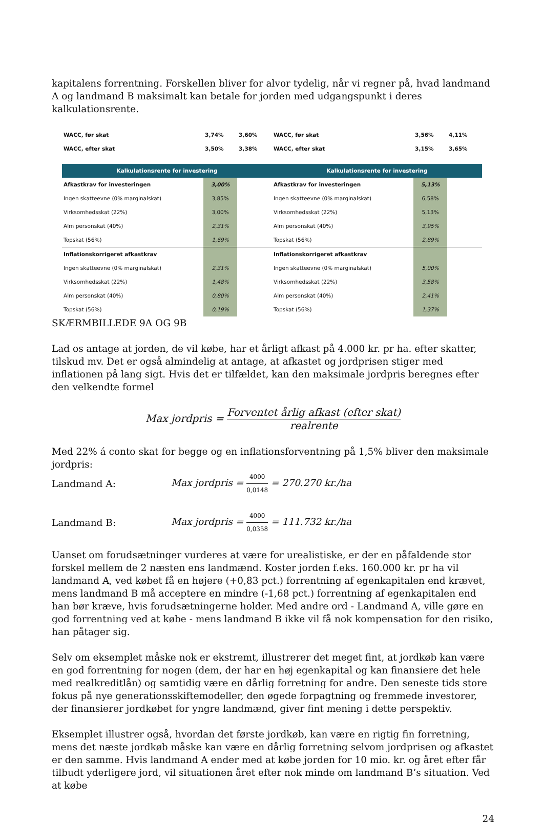kapitalens forrentning. Forskellen bliver for alvor tydelig, når vi regner på, hvad landmand A og landmand B maksimalt kan betale for jorden med udgangspunkt i deres kalkulationsrente.
| WACC, før skat | 3,74% | 3,60% | |
| WACC, efter skat | 3,50% | 3,38% | |
| Kalkulationsrente for investering | | | |
| Afkastkrav for investeringen | 3,00% | | |
| Ingen skatteevne (0% marginalskat) | 3,85% | | |
| Virksomhedsskat (22%) | 3,00% | | |
| Alm personskat (40%) | 2,31% | | |
| Topskat (56%) | 1,69% | | |
| Inflationskorrigeret afkastkrav | | | |
| Ingen skatteevne (0% marginalskat) | 2,31% | | |
| Virksomhedsskat (22%) | 1,48% | | |
| Alm personskat (40%) | 0,80% | | |
| Topskat (56%) | 0,19% | | |
| WACC, før skat | 3,56% | 4,11% | |
| WACC, efter skat | 3,15% | 3,65% | |
| Kalkulationsrente for investering | | | |
| Afkastkrav for investeringen | 5,13% | | |
| Ingen skatteevne (0% marginalskat) | 6,58% | | |
| Virksomhedsskat (22%) | 5,13% | | |
| Alm personskat (40%) | 3,95% | | |
| Topskat (56%) | 2,89% | | |
| Inflationskorrigeret afkastkrav | | | |
| Ingen skatteevne (0% marginalskat) | 5,00% | | |
| Virksomhedsskat (22%) | 3,58% | | |
| Alm personskat (40%) | 2,41% | | |
| Topskat (56%) | 1,37% | | |
SKÆRMBILLEDE 9A OG 9B
Lad os antage at jorden, de vil købe, har et årligt afkast på 4.000 kr. pr ha. efter skatter, tilskud mv. Det er også almindelig at antage, at afkastet og jordprisen stiger med inflationen på lang sigt. Hvis det er tilfældet, kan den maksimale jordpris beregnes efter den velkendte formel
Max jordpris = Forventet årlig afkast (efter skat) realrente
Med 22% á conto skat for begge og en inflationsforventning på 1,5% bliver den maksimale jordpris:
Landmand A: Max jordpris = 4000 0,0148 = 270.270 kr./ha
Landmand B: Max jordpris = 4000 0,0358 = 111.732 kr./ha
Uanset om forudsætninger vurderes at være for urealistiske, er der en påfaldende stor forskel mellem de 2 næsten ens landmænd. Koster jorden f.eks. 160.000 kr. pr ha vil landmand A, ved købet få en højere (+0,83 pct.) forrentning af egenkapitalen end krævet, mens landmand B må acceptere en mindre (-1,68 pct.) forrentning af egenkapitalen end han bør kræve, hvis forudsætningerne holder. Med andre ord - Landmand A, ville gøre en god forrentning ved at købe - mens landmand B ikke vil få nok kompensation for den risiko, han påtager sig.
Selv om eksemplet måske nok er ekstremt, illustrerer det meget fint, at jordkøb kan være en god forrentning for nogen (dem, der har en høj egenkapital og kan finansiere det hele med realkreditlån) og samtidig være en dårlig forretning for andre. Den seneste tids store fokus på nye generationsskiftemodeller, den øgede forpagtning og fremmede investorer, der finansierer jordkøbet for yngre landmænd, giver fint mening i dette perspektiv.
Eksemplet illustrer også, hvordan det første jordkøb, kan være en rigtig fin forretning, mens det næste jordkøb måske kan være en dårlig forretning selvom jordprisen og afkastet er den samme. Hvis landmand A ender med at købe jorden for 10 mio. kr. og året efter får tilbudt yderligere jord, vil situationen året efter nok minde om landmand B’s situation. Ved at købe
24